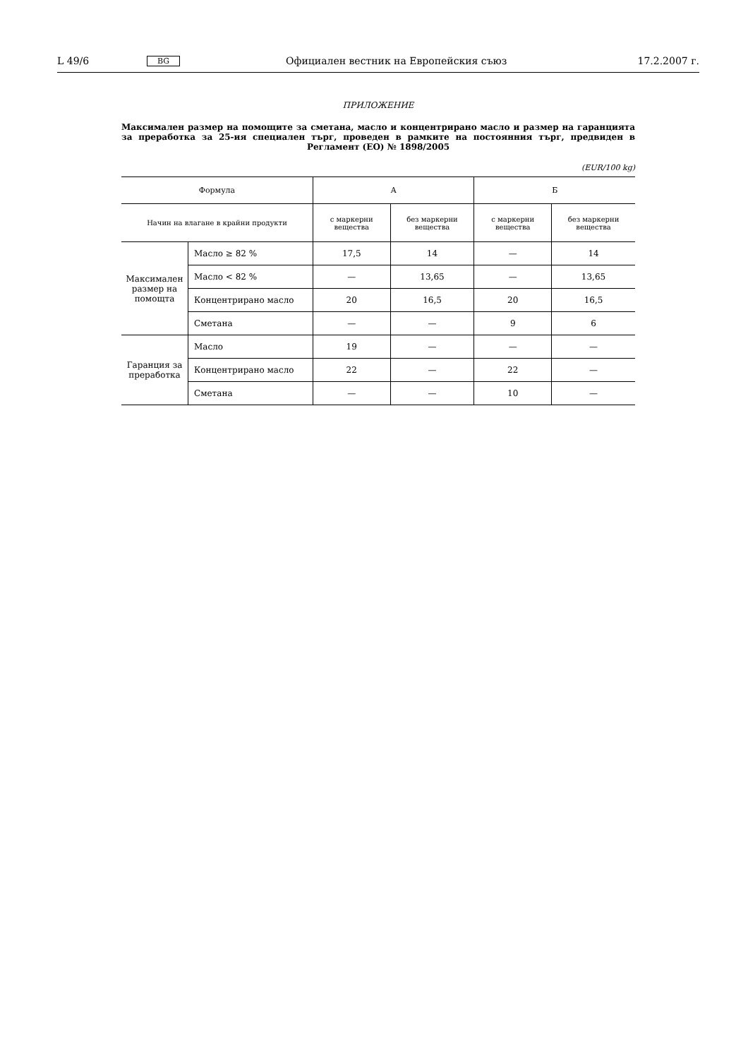L 49/6 BG Официален вестник на Европейския съюз 17.2.2007 г.
ПРИЛОЖЕНИЕ
Максимален размер на помощите за сметана, масло и концентрирано масло и размер на гаранцията за преработка за 25-ия специален търг, проведен в рамките на постоянния търг, предвиден в Регламент (ЕО) № 1898/2005
(EUR/100 kg)
| Формула | | A | | Б | |
| --- | --- | --- | --- | --- | --- |
| Начин на влагане в крайни продукти | | с маркерни вещества | без маркерни вещества | с маркерни вещества | без маркерни вещества |
| Максимален размер на помощта | Масло ≥ 82 % | 17,5 | 14 | — | 14 |
| | Масло < 82 % | — | 13,65 | — | 13,65 |
| | Концентрирано масло | 20 | 16,5 | 20 | 16,5 |
| | Сметана | — | — | 9 | 6 |
| Гаранция за преработка | Масло | 19 | — | — | — |
| | Концентрирано масло | 22 | — | 22 | — |
| | Сметана | — | — | 10 | — |